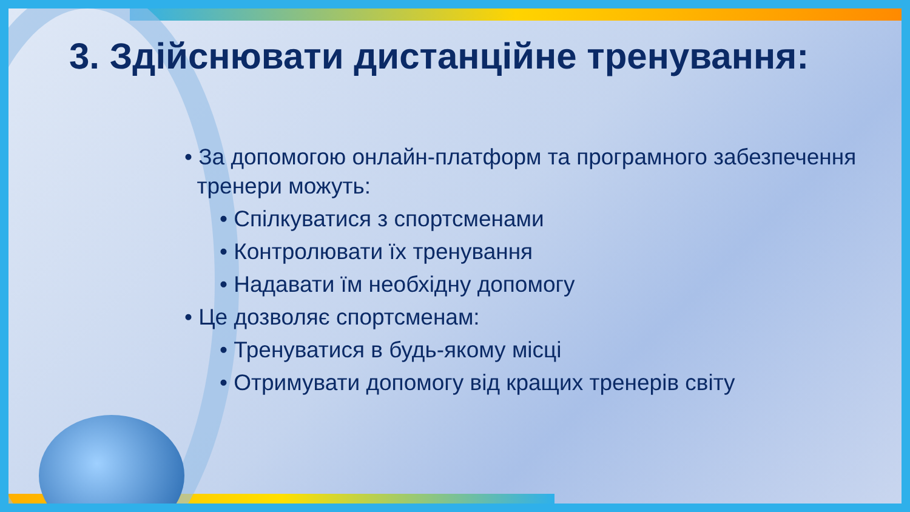3. Здійснювати дистанційне тренування:
• За допомогою онлайн-платформ та програмного забезпечення
тренери можуть:
• Спілкуватися з спортсменами
• Контролювати їх тренування
• Надавати їм необхідну допомогу
• Це дозволяє спортсменам:
• Тренуватися в будь-якому місці
• Отримувати допомогу від кращих тренерів світу